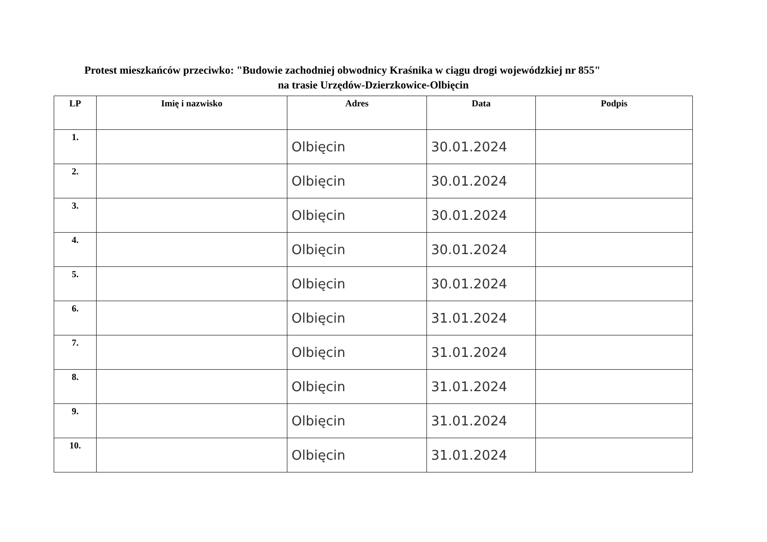Protest mieszkańców przeciwko: "Budowie zachodniej obwodnicy Kraśnika w ciągu drogi wojewódzkiej nr 855"
na trasie Urzędów-Dzierzkowice-Olbięcin
| LP | Imię i nazwisko | Adres | Data | Podpis |
| --- | --- | --- | --- | --- |
| 1. | | Olbięcin | 30.01.2024 | |
| 2. | | Olbięcin | 30.01.2024 | |
| 3. | | Olbięcin | 30.01.2024 | |
| 4. | | Olbięcin | 30.01.2024 | |
| 5. | | Olbięcin | 30.01.2024 | |
| 6. | | Olbięcin | 31.01.2024 | |
| 7. | | Olbięcin | 31.01.2024 | |
| 8. | | Olbięcin | 31.01.2024 | |
| 9. | | Olbięcin | 31.01.2024 | |
| 10. | | Olbięcin | 31.01.2024 | |